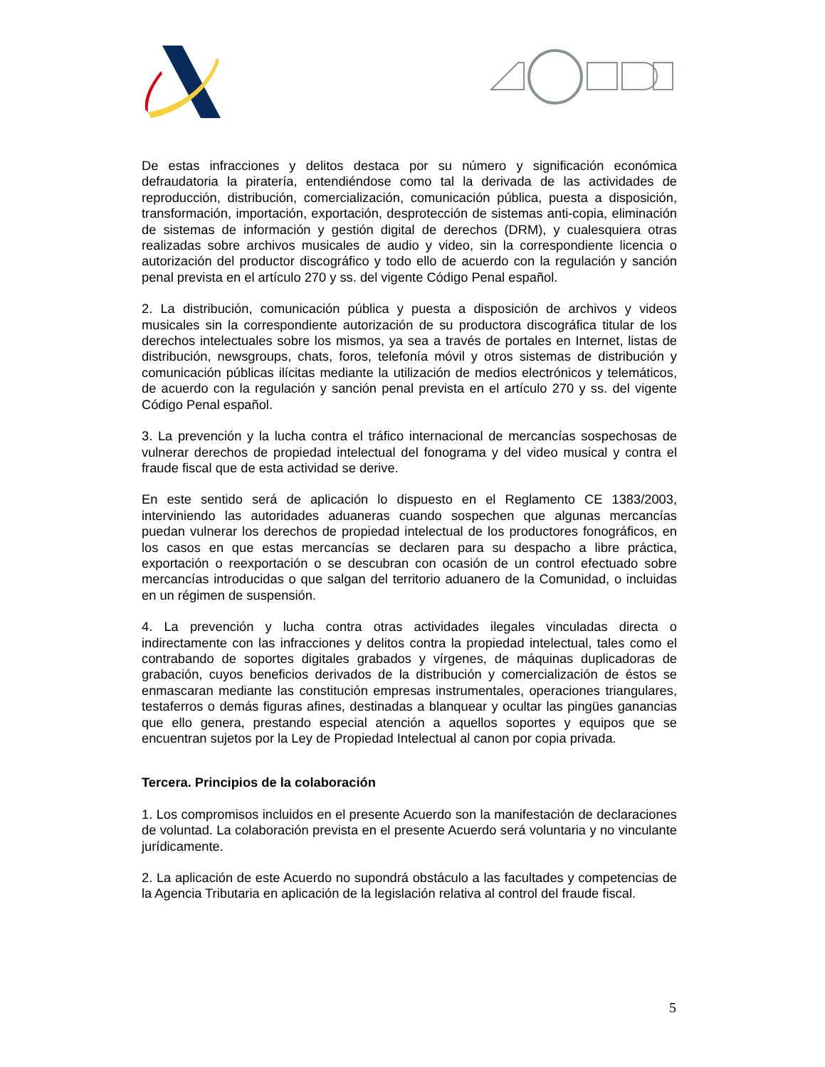De estas infracciones y delitos destaca por su número y significación económica defraudatoria la piratería, entendiéndose como tal la derivada de las actividades de reproducción, distribución, comercialización, comunicación pública, puesta a disposición, transformación, importación, exportación, desprotección de sistemas anti-copia, eliminación de sistemas de información y gestión digital de derechos (DRM), y cualesquiera otras realizadas sobre archivos musicales de audio y video, sin la correspondiente licencia o autorización del productor discográfico y todo ello de acuerdo con la regulación y sanción penal prevista en el artículo 270 y ss. del vigente Código Penal español.
2. La distribución, comunicación pública y puesta a disposición de archivos y videos musicales sin la correspondiente autorización de su productora discográfica titular de los derechos intelectuales sobre los mismos, ya sea a través de portales en Internet, listas de distribución, newsgroups, chats, foros, telefonía móvil y otros sistemas de distribución y comunicación públicas ilícitas mediante la utilización de medios electrónicos y telemáticos, de acuerdo con la regulación y sanción penal prevista en el artículo 270 y ss. del vigente Código Penal español.
3. La prevención y la lucha contra el tráfico internacional de mercancías sospechosas de vulnerar derechos de propiedad intelectual del fonograma y del video musical y contra el fraude fiscal que de esta actividad se derive.
En este sentido será de aplicación lo dispuesto en el Reglamento CE 1383/2003, interviniendo las autoridades aduaneras cuando sospechen que algunas mercancías puedan vulnerar los derechos de propiedad intelectual de los productores fonográficos, en los casos en que estas mercancías se declaren para su despacho a libre práctica, exportación o reexportación o se descubran con ocasión de un control efectuado sobre mercancías introducidas o que salgan del territorio aduanero de la Comunidad, o incluidas en un régimen de suspensión.
4. La prevención y lucha contra otras actividades ilegales vinculadas directa o indirectamente con las infracciones y delitos contra la propiedad intelectual, tales como el contrabando de soportes digitales grabados y vírgenes, de máquinas duplicadoras de grabación, cuyos beneficios derivados de la distribución y comercialización de éstos se enmascaran mediante las constitución empresas instrumentales, operaciones triangulares, testaferros o demás figuras afines, destinadas a blanquear y ocultar las pingües ganancias que ello genera, prestando especial atención a aquellos soportes y equipos que se encuentran sujetos por la Ley de Propiedad Intelectual al canon por copia privada.
Tercera. Principios de la colaboración
1. Los compromisos incluidos en el presente Acuerdo son la manifestación de declaraciones de voluntad. La colaboración prevista en el presente Acuerdo será voluntaria y no vinculante jurídicamente.
2. La aplicación de este Acuerdo no supondrá obstáculo a las facultades y competencias de la Agencia Tributaria en aplicación de la legislación relativa al control del fraude fiscal.
5